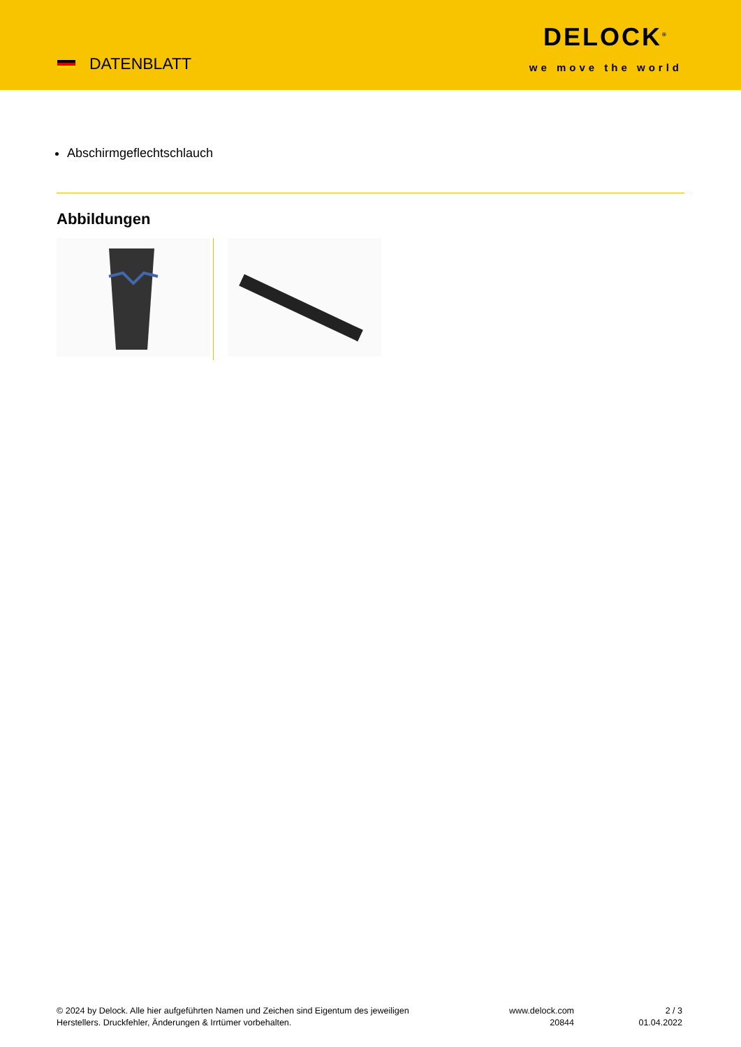DATENBLATT
DELOCK<sup>®</sup>
we move the world
Abschirmgeflechtschlauch
Abbildungen
© 2024 by Delock. Alle hier aufgeführten Namen und Zeichen sind Eigentum des jeweiligen Herstellers. Druckfehler, Änderungen & Irrtümer vorbehalten.
www.delock.com
20844
2 / 3
01.04.2022